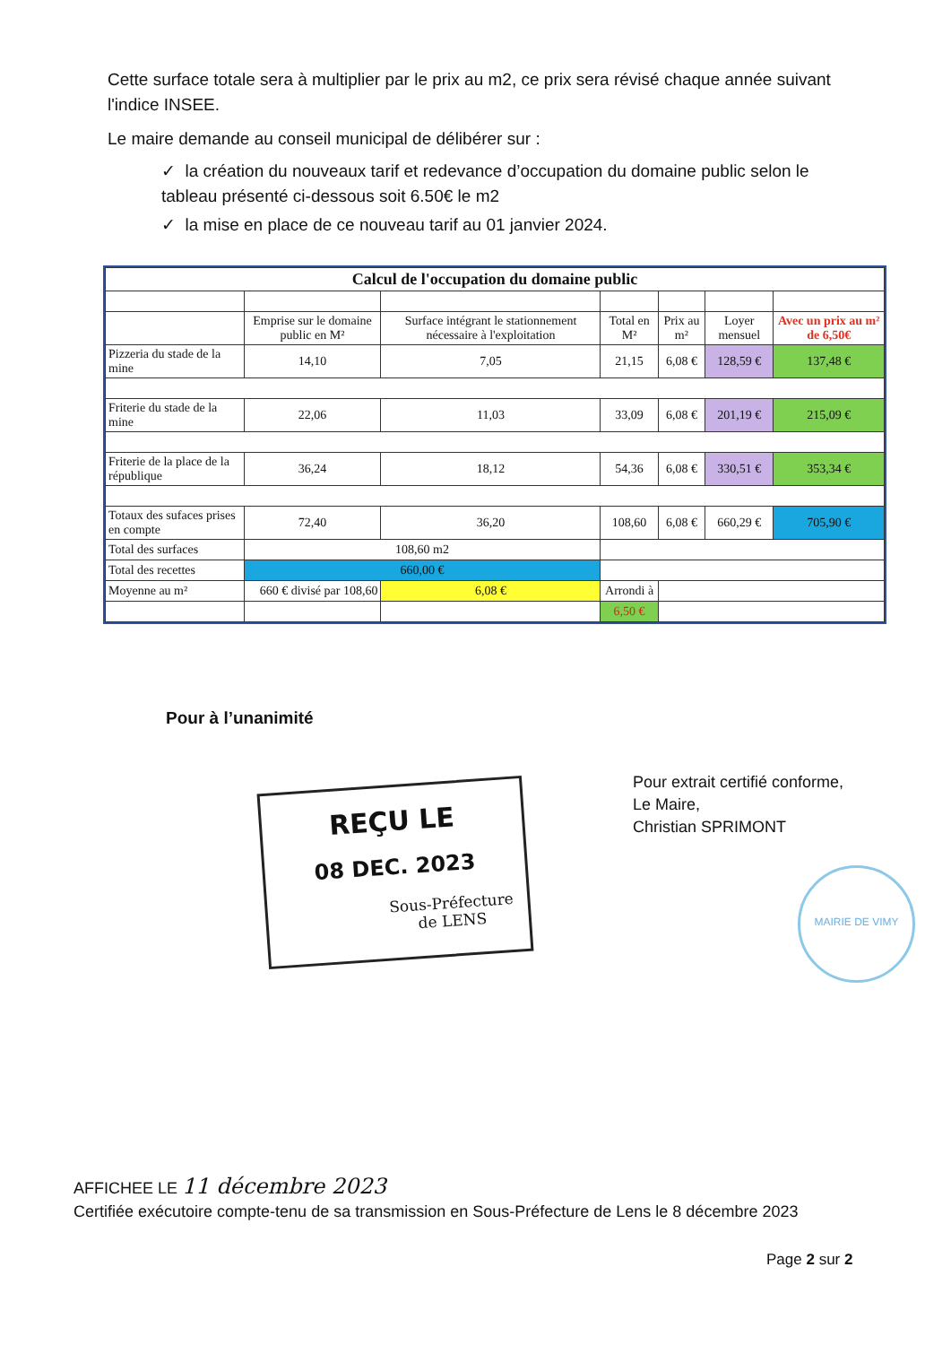Cette surface totale sera à multiplier par le prix au m2, ce prix sera révisé chaque année suivant l'indice INSEE.
Le maire demande au conseil municipal de délibérer sur :
✓ la création du nouveaux tarif et redevance d’occupation du domaine public selon le tableau présenté ci-dessous soit 6.50€ le m2
✓ la mise en place de ce nouveau tarif au 01 janvier 2024.
| Calcul de l'occupation du domaine public | | | | | | |
| --- | --- | --- | --- | --- | --- | --- |
| | Emprise sur le domaine public en M² | Surface intégrant le stationnement nécessaire à l'exploitation | Total en M² | Prix au m² | Loyer mensuel | Avec un prix au m² de 6,50€ |
| Pizzeria du stade de la mine | 14,10 | 7,05 | 21,15 | 6,08 € | 128,59 € | 137,48 € |
| Friterie du stade de la mine | 22,06 | 11,03 | 33,09 | 6,08 € | 201,19 € | 215,09 € |
| Friterie de la place de la république | 36,24 | 18,12 | 54,36 | 6,08 € | 330,51 € | 353,34 € |
| Totaux des sufaces prises en compte | 72,40 | 36,20 | 108,60 | 6,08 € | 660,29 € | 705,90 € |
| Total des surfaces | 108,60 m2 | | | | | |
| Total des recettes | 660,00 € | | | | | |
| Moyenne au m² | 660 € divisé par 108,60 | 6,08 € | Arrondi à | | | |
| | | | 6,50 € | | | |
Pour à l’unanimité
REÇU LE
08 DEC. 2023
Sous-Préfecture
de LENS
Pour extrait certifié conforme,
Le Maire,
Christian SPRIMONT
MAIRIE DE VIMY
AFFICHEE LE 11 décembre 2023
Certifiée exécutoire compte-tenu de sa transmission en Sous-Préfecture de Lens le 8 décembre 2023
Page 2 sur 2